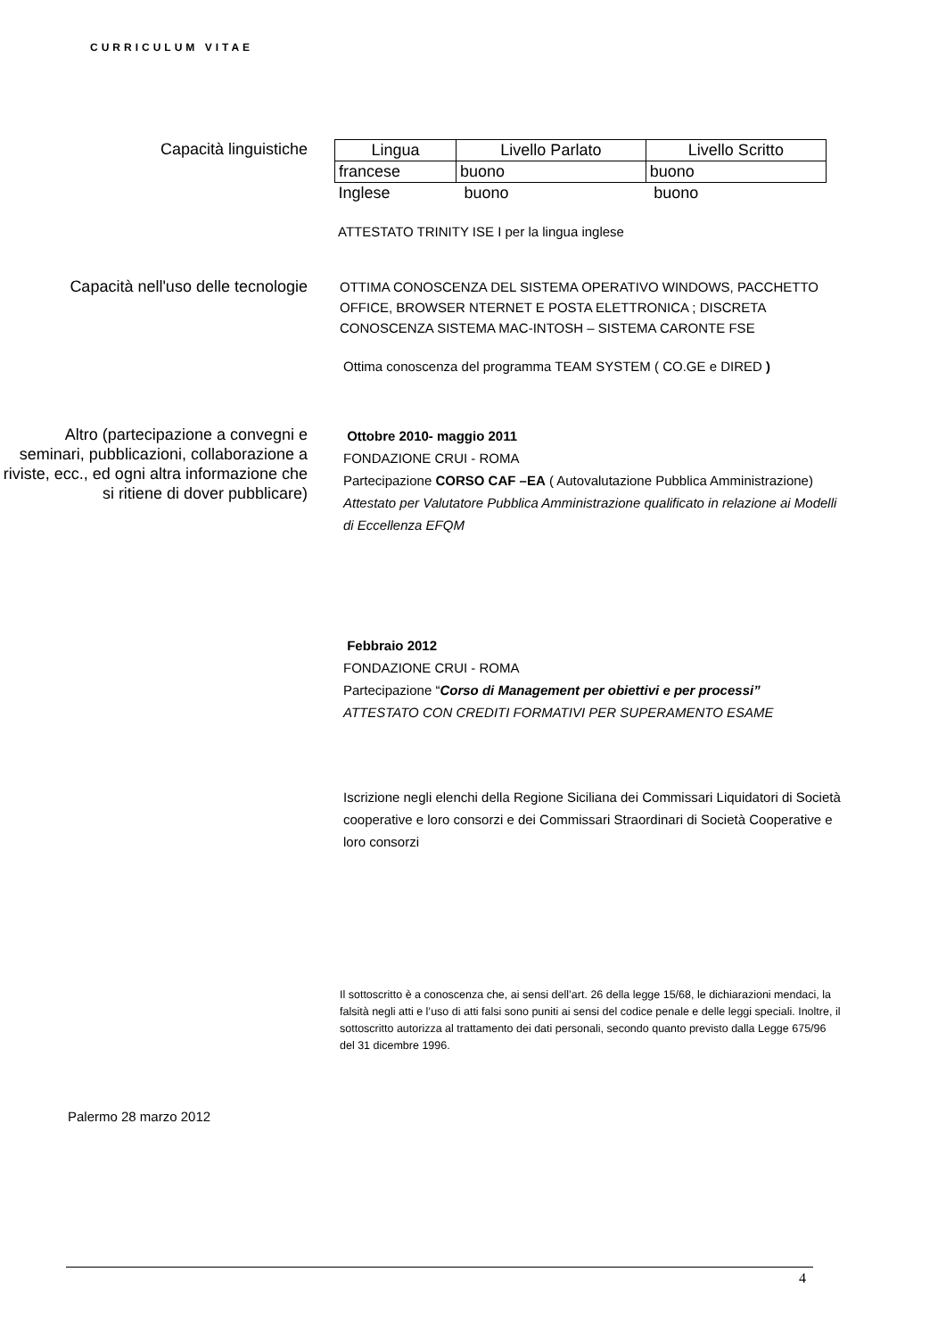CURRICULUM VITAE
Capacità linguistiche
| Lingua | Livello Parlato | Livello Scritto |
| francese | buono | buono |
| Inglese | buono | buono |
ATTESTATO TRINITY ISE I per la lingua inglese
Capacità nell'uso delle tecnologie
OTTIMA CONOSCENZA DEL SISTEMA OPERATIVO WINDOWS, PACCHETTO OFFICE, BROWSER NTERNET E POSTA ELETTRONICA ; DISCRETA CONOSCENZA SISTEMA MAC-INTOSH – SISTEMA CARONTE FSE
Ottima conoscenza del programma TEAM SYSTEM ( CO.GE e DIRED )
Altro (partecipazione a convegni e seminari, pubblicazioni, collaborazione a riviste, ecc., ed ogni altra informazione che si ritiene di dover pubblicare)
Ottobre 2010- maggio 2011
FONDAZIONE CRUI - ROMA
Partecipazione CORSO CAF –EA ( Autovalutazione Pubblica Amministrazione)
Attestato per Valutatore Pubblica Amministrazione qualificato in relazione ai Modelli di Eccellenza EFQM
Febbraio 2012
FONDAZIONE CRUI - ROMA
Partecipazione “Corso di Management per obiettivi e per processi”
ATTESTATO CON CREDITI FORMATIVI PER SUPERAMENTO ESAME
Iscrizione negli elenchi della Regione Siciliana dei Commissari Liquidatori di Società cooperative e loro consorzi e dei Commissari Straordinari di Società Cooperative e loro consorzi
Il sottoscritto è a conoscenza che, ai sensi dell’art. 26 della legge 15/68, le dichiarazioni mendaci, la falsità negli atti e l’uso di atti falsi sono puniti ai sensi del codice penale e delle leggi speciali. Inoltre, il sottoscritto autorizza al trattamento dei dati personali, secondo quanto previsto dalla Legge 675/96 del 31 dicembre 1996.
Palermo 28 marzo 2012
4